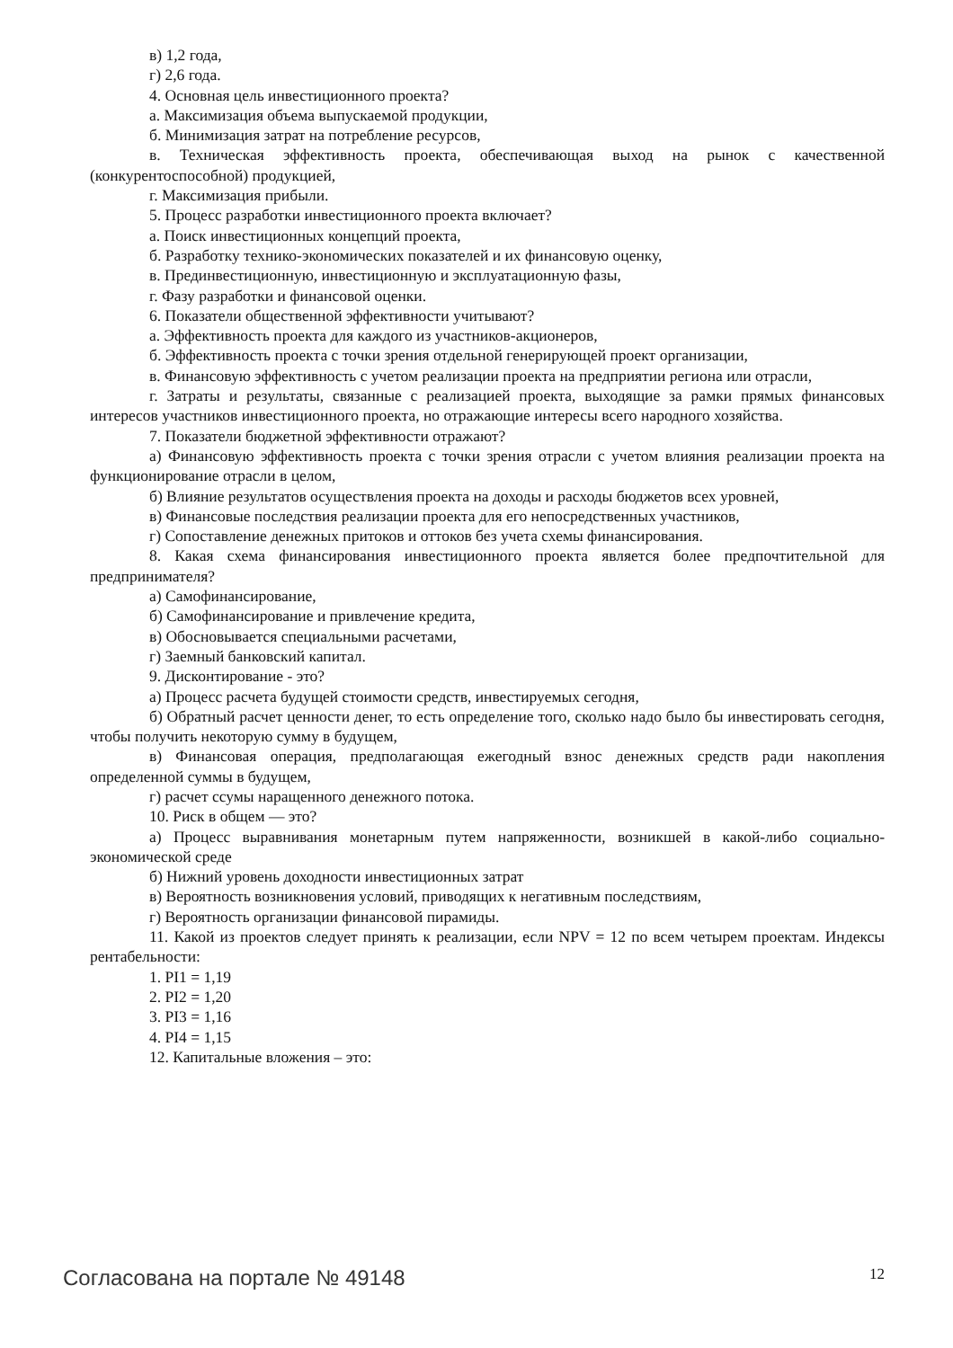в) 1,2 года,
г) 2,6 года.
4. Основная цель инвестиционного проекта?
а. Максимизация объема выпускаемой продукции,
б. Минимизация затрат на потребление ресурсов,
в. Техническая эффективность проекта, обеспечивающая выход на рынок с качественной (конкурентоспособной) продукцией,
г. Максимизация прибыли.
5. Процесс разработки инвестиционного проекта включает?
а. Поиск инвестиционных концепций проекта,
б. Разработку технико-экономических показателей и их финансовую оценку,
в. Прединвестиционную, инвестиционную и эксплуатационную фазы,
г. Фазу разработки и финансовой оценки.
6. Показатели общественной эффективности учитывают?
а. Эффективность проекта для каждого из участников-акционеров,
б. Эффективность проекта с точки зрения отдельной генерирующей проект организации,
в. Финансовую эффективность с учетом реализации проекта на предприятии региона или отрасли,
г. Затраты и результаты, связанные с реализацией проекта, выходящие за рамки прямых финансовых интересов участников инвестиционного проекта, но отражающие интересы всего народного хозяйства.
7. Показатели бюджетной эффективности отражают?
а) Финансовую эффективность проекта с точки зрения отрасли с учетом влияния реализации проекта на функционирование отрасли в целом,
б) Влияние результатов осуществления проекта на доходы и расходы бюджетов всех уровней,
в) Финансовые последствия реализации проекта для его непосредственных участников,
г) Сопоставление денежных притоков и оттоков без учета схемы финансирования.
8. Какая схема финансирования инвестиционного проекта является более предпочтительной для предпринимателя?
а) Самофинансирование,
б) Самофинансирование и привлечение кредита,
в) Обосновывается специальными расчетами,
г) Заемный банковский капитал.
9. Дисконтирование - это?
а) Процесс расчета будущей стоимости средств, инвестируемых сегодня,
б) Обратный расчет ценности денег, то есть определение того, сколько надо было бы инвестировать сегодня, чтобы получить некоторую сумму в будущем,
в) Финансовая операция, предполагающая ежегодный взнос денежных средств ради накопления определенной суммы в будущем,
г) расчет ссумы наращенного денежного потока.
10. Риск в общем — это?
а) Процесс выравнивания монетарным путем напряженности, возникшей в какой-либо социально-экономической среде
б) Нижний уровень доходности инвестиционных затрат
в) Вероятность возникновения условий, приводящих к негативным последствиям,
г) Вероятность организации финансовой пирамиды.
11. Какой из проектов следует принять к реализации, если NPV = 12 по всем четырем проектам. Индексы рентабельности:
1. PI1 = 1,19
2. PI2 = 1,20
3. PI3 = 1,16
4. PI4 = 1,15
12. Капитальные вложения – это:
Согласована на портале № 49148 12